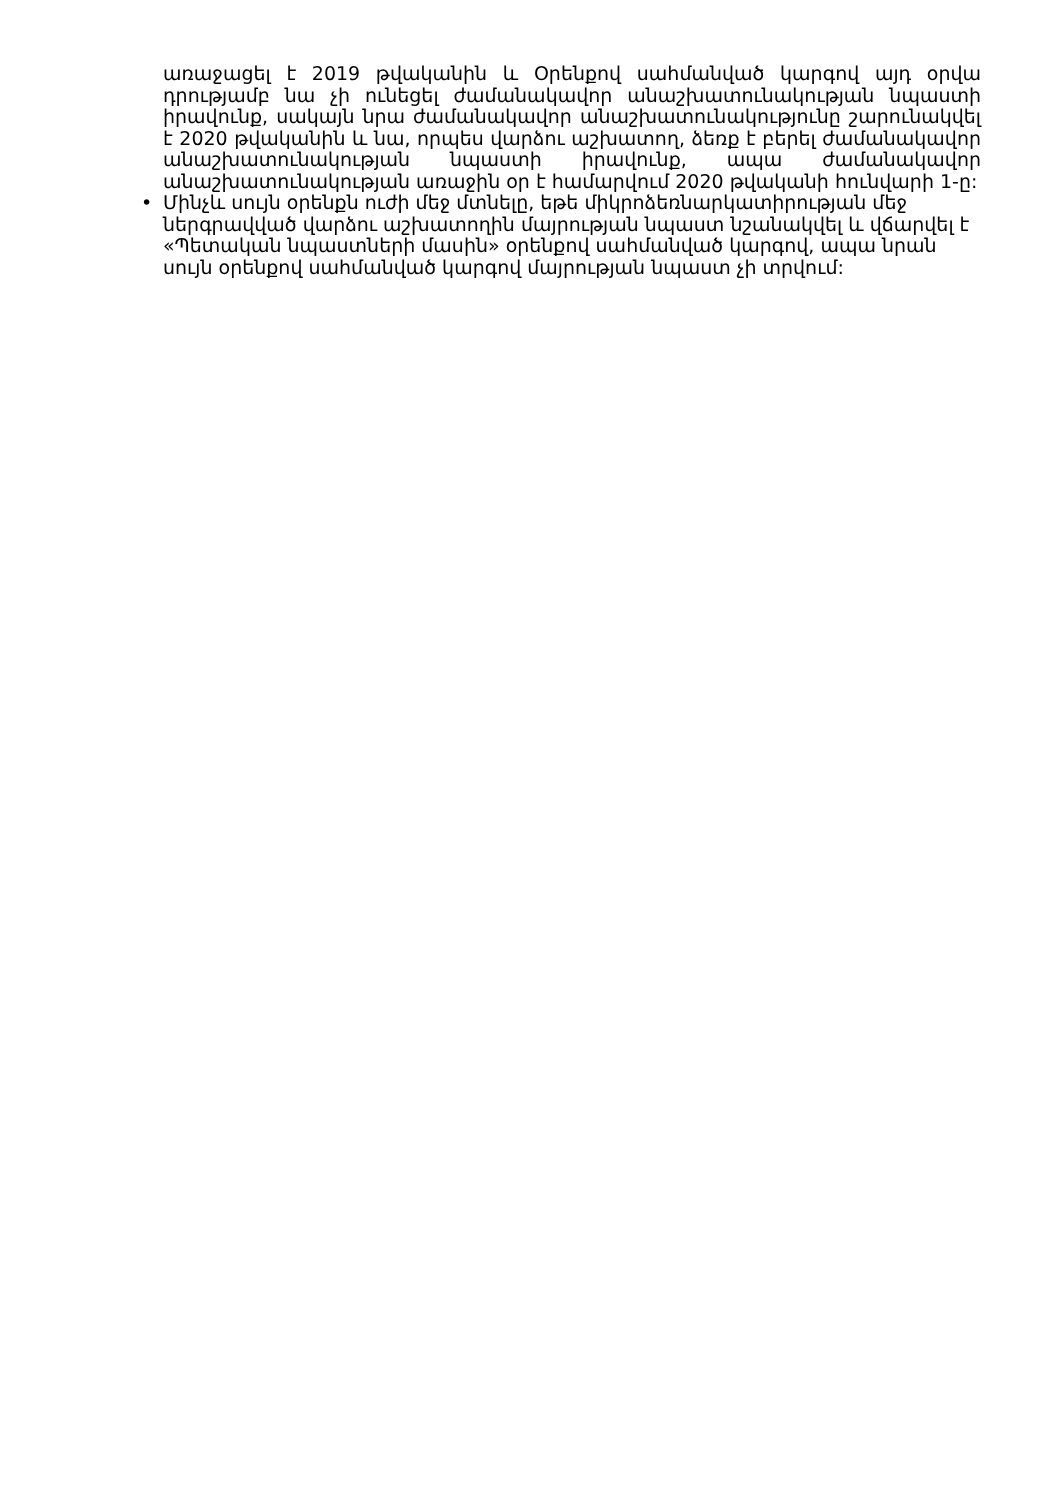առաջացել է 2019 թվականին և Օրենքով սահմանված կարգով այդ օրվա դրությամբ նա չի ունեցել ժամանակավոր անաշխատունակության նպաստի իրավունք, սակայն նրա ժամանակավոր անաշխատունակությունը շարունակվել է 2020 թվականին և նա, որպես վարձու աշխատող, ձեռք է բերել ժամանակավոր անաշխատունակության նպաստի իրավունք, ապա ժամանակավոր անաշխատունակության առաջին օր է համարվում 2020 թվականի հունվարի 1-ը:
• Մինչև սույն օրենքն ուժի մեջ մտնելը, եթե միկրոձեռնարկատիրության մեջ ներգրավված վարձու աշխատողին մայրության նպաստ նշանակվել և վճարվել է «Պետական նպաստների մասին» օրենքով սահմանված կարգով, ապա նրան սույն օրենքով սահմանված կարգով մայրության նպաստ չի տրվում: